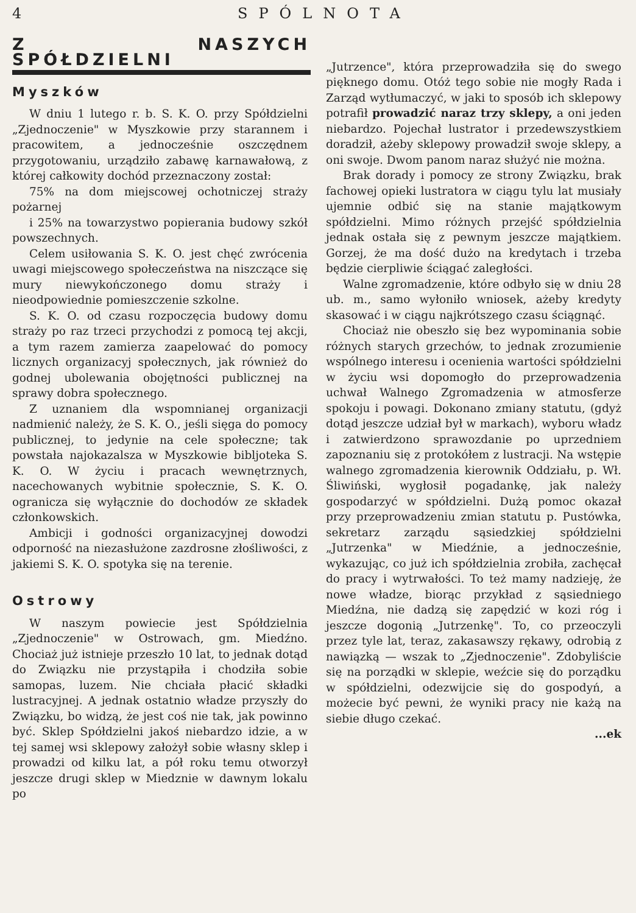4 SPÓLNOTA
Z NASZYCH SPÓŁDZIELNI
Myszków
W dniu 1 lutego r. b. S. K. O. przy Spółdzielni „Zjednoczenie" w Myszkowie przy starannem i pracowitem, a jednocześnie oszczędnem przygotowaniu, urządziło zabawę karnawałową, z której całkowity dochód przeznaczony został:
75% na dom miejscowej ochotniczej straży pożarnej
i 25% na towarzystwo popierania budowy szkół powszechnych.
Celem usiłowania S. K. O. jest chęć zwrócenia uwagi miejscowego społeczeństwa na niszczące się mury niewykończonego domu straży i nieodpowiednie pomieszczenie szkolne.
S. K. O. od czasu rozpoczęcia budowy domu straży po raz trzeci przychodzi z pomocą tej akcji, a tym razem zamierza zaapelować do pomocy licznych organizacyj społecznych, jak również do godnej ubolewania obojętności publicznej na sprawy dobra społecznego.
Z uznaniem dla wspomnianej organizacji nadmienić należy, że S. K. O., jeśli sięga do pomocy publicznej, to jedynie na cele społeczne; tak powstała najokazalsza w Myszkowie bibljoteka S. K. O. W życiu i pracach wewnętrznych, nacechowanych wybitnie społecznie, S. K. O. ogranicza się wyłącznie do dochodów ze składek członkowskich.
Ambicji i godności organizacyjnej dowodzi odporność na niezasłużone zazdrosne złośliwości, z jakiemi S. K. O. spotyka się na terenie.
Ostrowy
W naszym powiecie jest Spółdzielnia „Zjednoczenie" w Ostrowach, gm. Miedźno. Chociaż już istnieje przeszło 10 lat, to jednak dotąd do Związku nie przystąpiła i chodziła sobie samopas, luzem. Nie chciała płacić składki lustracyjnej. A jednak ostatnio władze przyszły do Związku, bo widzą, że jest coś nie tak, jak powinno być. Sklep Spółdzielni jakoś niebardzo idzie, a w tej samej wsi sklepowy założył sobie własny sklep i prowadzi od kilku lat, a pół roku temu otworzył jeszcze drugi sklep w Miedznie w dawnym lokalu po
„Jutrzence", która przeprowadziła się do swego pięknego domu. Otóż tego sobie nie mogły Rada i Zarząd wytłumaczyć, w jaki to sposób ich sklepowy potrafił prowadzić naraz trzy sklepy, a oni jeden niebardzo. Pojechał lustrator i przedewszystkiem doradził, ażeby sklepowy prowadził swoje sklepy, a oni swoje. Dwom panom naraz służyć nie można.
Brak dorady i pomocy ze strony Związku, brak fachowej opieki lustratora w ciągu tylu lat musiały ujemnie odbić się na stanie majątkowym spółdzielni. Mimo różnych przejść spółdzielnia jednak ostała się z pewnym jeszcze majątkiem. Gorzej, że ma dość dużo na kredytach i trzeba będzie cierpliwie ściągać zaległości.
Walne zgromadzenie, które odbyło się w dniu 28 ub. m., samo wyłoniło wniosek, ażeby kredyty skasować i w ciągu najkrótszego czasu ściągnąć.
Chociaż nie obeszło się bez wypominania sobie różnych starych grzechów, to jednak zrozumienie wspólnego interesu i ocenienia wartości spółdzielni w życiu wsi dopomogło do przeprowadzenia uchwał Walnego Zgromadzenia w atmosferze spokoju i powagi. Dokonano zmiany statutu, (gdyż dotąd jeszcze udział był w markach), wyboru władz i zatwierdzono sprawozdanie po uprzedniem zapoznaniu się z protokółem z lustracji. Na wstępie walnego zgromadzenia kierownik Oddziału, p. Wł. Śliwiński, wygłosił pogadankę, jak należy gospodarzyć w spółdzielni. Dużą pomoc okazał przy przeprowadzeniu zmian statutu p. Pustówka, sekretarz zarządu sąsiedzkiej spółdzielni „Jutrzenka" w Miedźnie, a jednocześnie, wykazując, co już ich spółdzielnia zrobiła, zachęcał do pracy i wytrwałości. To też mamy nadzieję, że nowe władze, biorąc przykład z sąsiedniego Miedźna, nie dadzą się zapędzić w kozi róg i jeszcze dogonią „Jutrzenkę". To, co przeoczyli przez tyle lat, teraz, zakasawszy rękawy, odrobią z nawiązką — wszak to „Zjednoczenie". Zdobyliście się na porządki w sklepie, weźcie się do porządku w spółdzielni, odezwijcie się do gospodyń, a możecie być pewni, że wyniki pracy nie każą na siebie długo czekać.
...ek